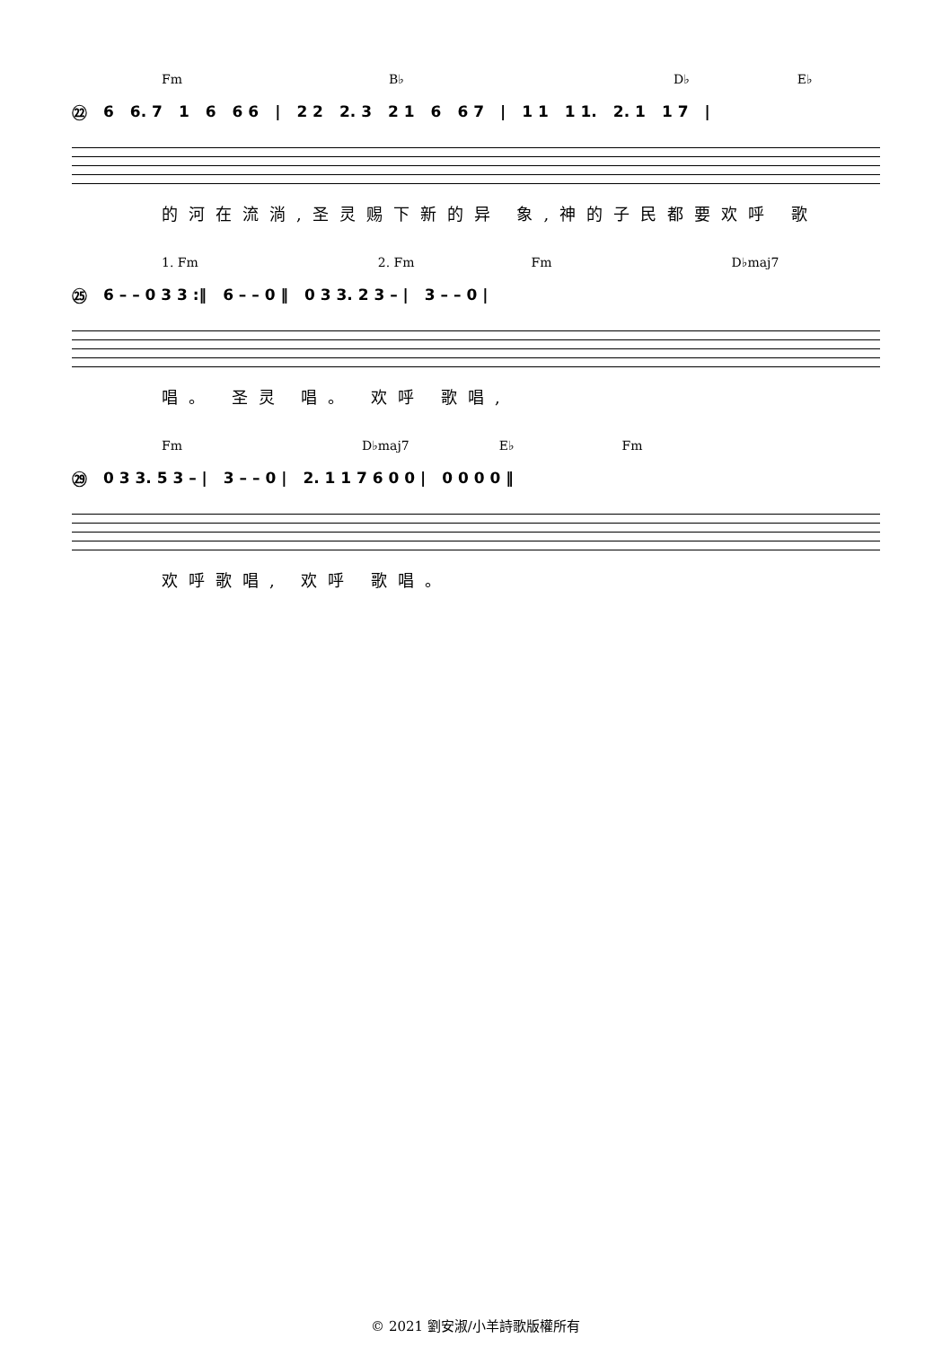Fm B♭ D♭ E♭
㉒ 6 6. 7 1 6 6 6 | 2 2 2. 3 2 1 6 6 7 | 1 1 1 1. 2. 1 1 7 |
的河在流淌,圣灵赐下新的异 象,神的子民都要欢呼 歌
1. Fm 2. Fm Fm D♭maj7
㉕ 6 – – 0 3 3 :‖ 6 – – 0 ‖ 0 3 3. 2 3 – | 3 – – 0 |
唱。 圣灵 唱。 欢呼 歌唱,
Fm D♭maj7 E♭ Fm
㉙ 0 3 3. 5 3 – | 3 – – 0 | 2. 1 1 7 6 0 0 | 0 0 0 0 ‖
欢呼歌唱, 欢呼 歌唱。
© 2021 劉安淑/小羊詩歌版權所有